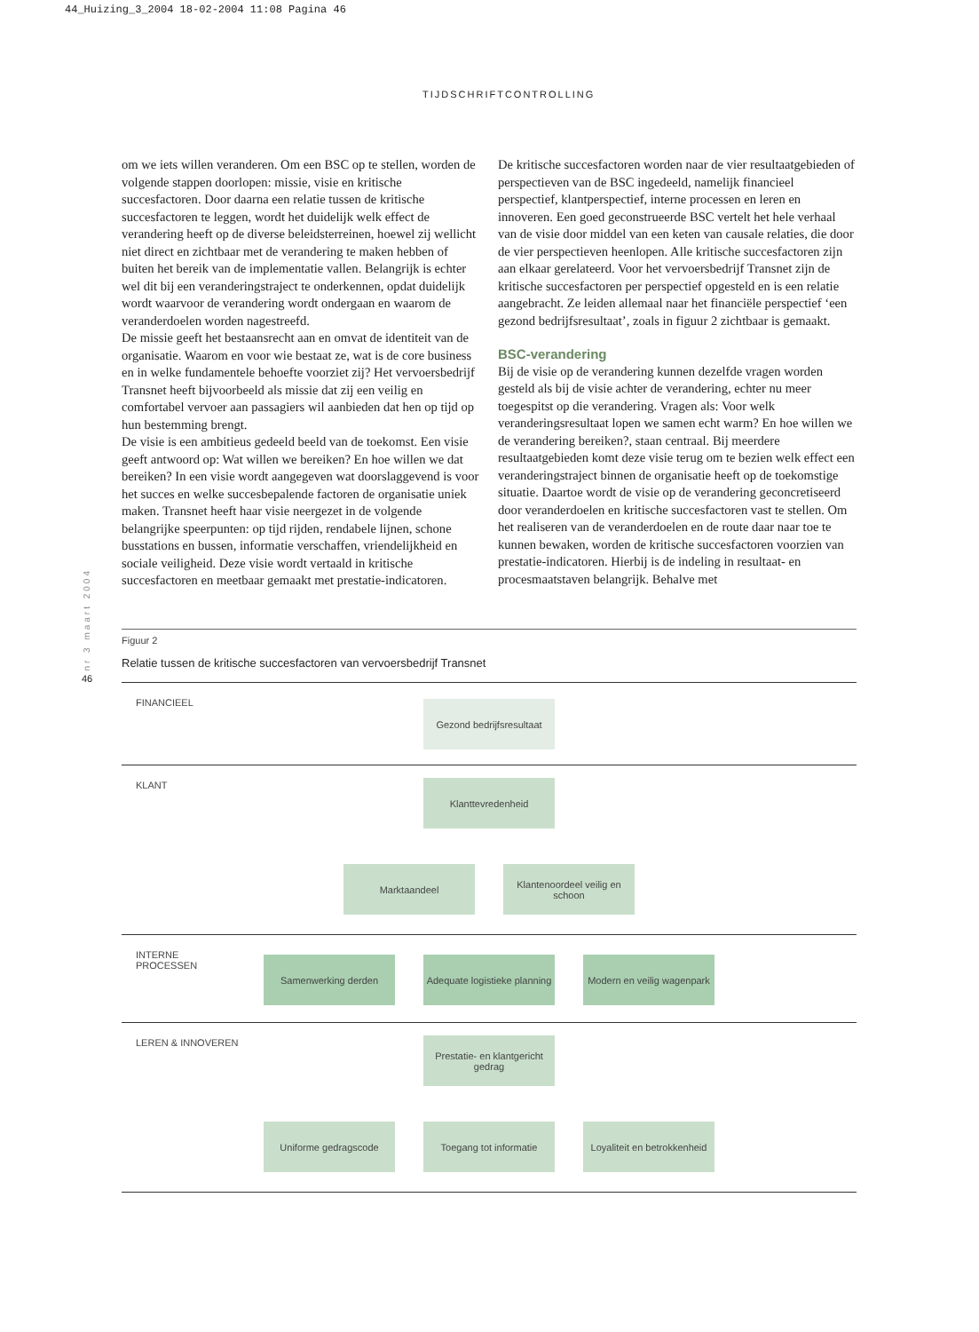44_Huizing_3_2004 18-02-2004 11:08 Pagina 46
TIJDSCHRIFTCONTROLLING
om we iets willen veranderen. Om een BSC op te stellen, worden de volgende stappen doorlopen: missie, visie en kritische succesfactoren. Door daarna een relatie tussen de kritische succesfactoren te leggen, wordt het duidelijk welk effect de verandering heeft op de diverse beleidsterreinen, hoewel zij wellicht niet direct en zichtbaar met de verandering te maken hebben of buiten het bereik van de implementatie vallen. Belangrijk is echter wel dit bij een veranderingstraject te onderkennen, opdat duidelijk wordt waarvoor de verandering wordt ondergaan en waarom de veranderdoelen worden nagestreefd.
De missie geeft het bestaansrecht aan en omvat de identiteit van de organisatie. Waarom en voor wie bestaat ze, wat is de core business en in welke fundamentele behoefte voorziet zij? Het vervoersbedrijf Transnet heeft bijvoorbeeld als missie dat zij een veilig en comfortabel vervoer aan passagiers wil aanbieden dat hen op tijd op hun bestemming brengt.
De visie is een ambitieus gedeeld beeld van de toekomst. Een visie geeft antwoord op: Wat willen we bereiken? En hoe willen we dat bereiken? In een visie wordt aangegeven wat doorslaggevend is voor het succes en welke succesbepalende factoren de organisatie uniek maken. Transnet heeft haar visie neergezet in de volgende belangrijke speerpunten: op tijd rijden, rendabele lijnen, schone busstations en bussen, informatie verschaffen, vriendelijkheid en sociale veiligheid. Deze visie wordt vertaald in kritische succesfactoren en meetbaar gemaakt met prestatie-indicatoren.
De kritische succesfactoren worden naar de vier resultaatgebieden of perspectieven van de BSC ingedeeld, namelijk financieel perspectief, klantperspectief, interne processen en leren en innoveren. Een goed geconstrueerde BSC vertelt het hele verhaal van de visie door middel van een keten van causale relaties, die door de vier perspectieven heenlopen. Alle kritische succesfactoren zijn aan elkaar gerelateerd. Voor het vervoersbedrijf Transnet zijn de kritische succesfactoren per perspectief opgesteld en is een relatie aangebracht. Ze leiden allemaal naar het financiële perspectief ‘een gezond bedrijfsresultaat’, zoals in figuur 2 zichtbaar is gemaakt.
BSC-verandering
Bij de visie op de verandering kunnen dezelfde vragen worden gesteld als bij de visie achter de verandering, echter nu meer toegespitst op die verandering. Vragen als: Voor welk veranderingsresultaat lopen we samen echt warm? En hoe willen we de verandering bereiken?, staan centraal. Bij meerdere resultaatgebieden komt deze visie terug om te bezien welk effect een veranderingstraject binnen de organisatie heeft op de toekomstige situatie. Daartoe wordt de visie op de verandering geconcretiseerd door veranderdoelen en kritische succesfactoren vast te stellen. Om het realiseren van de veranderdoelen en de route daar naar toe te kunnen bewaken, worden de kritische succesfactoren voorzien van prestatie-indicatoren. Hierbij is de indeling in resultaat- en procesmaatstaven belangrijk. Behalve met
nr 3 maart 2004
46
Figuur 2
Relatie tussen de kritische succesfactoren van vervoersbedrijf Transnet
FINANCIEEL
Gezond bedrijfsresultaat
KLANT
Klanttevredenheid
Marktaandeel Klantenoordeel veilig en schoon
INTERNE
PROCESSEN
Samenwerking derden Adequate logistieke planning
Modern en veilig wagenpark
LEREN & INNOVEREN
Prestatie- en klantgericht gedrag
Uniforme gedragscode Toegang tot informatie Loyaliteit en betrokkenheid